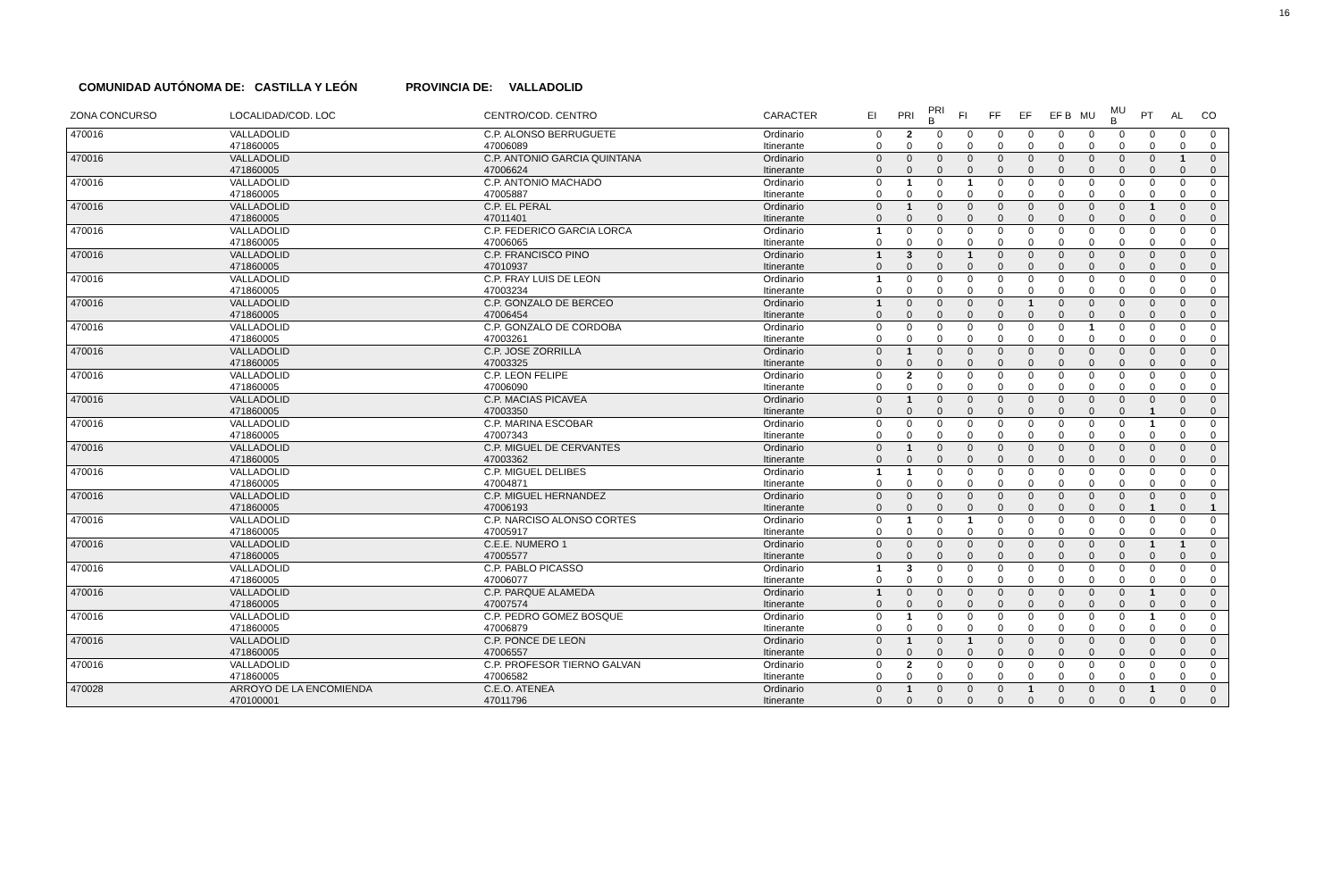16
COMUNIDAD AUTÓNOMA DE: CASTILLA Y LEÓN PROVINCIA DE: VALLADOLID
| ZONA CONCURSO | LOCALIDAD/COD. LOC | CENTRO/COD. CENTRO | CARACTER | EI | PRI | PRI B | FI | FF | EF | EF B | MU | MU B | PT | AL | CO |
| --- | --- | --- | --- | --- | --- | --- | --- | --- | --- | --- | --- | --- | --- | --- | --- |
| 470016 | VALLADOLID 471860005 | C.P. ALONSO BERRUGUETE 47006089 | Ordinario Itinerante | 0 0 | 2 0 | 0 0 | 0 0 | 0 0 | 0 0 | 0 0 | 0 0 | 0 0 | 0 0 | 0 0 | 0 0 |
| 470016 | VALLADOLID 471860005 | C.P. ANTONIO GARCIA QUINTANA 47006624 | Ordinario Itinerante | 0 0 | 0 0 | 0 0 | 0 0 | 0 0 | 0 0 | 0 0 | 0 0 | 0 0 | 0 0 | 1 0 | 0 0 |
| 470016 | VALLADOLID 471860005 | C.P. ANTONIO MACHADO 47005887 | Ordinario Itinerante | 0 0 | 1 0 | 0 0 | 1 0 | 0 0 | 0 0 | 0 0 | 0 0 | 0 0 | 0 0 | 0 0 | 0 0 |
| 470016 | VALLADOLID 471860005 | C.P. EL PERAL 47011401 | Ordinario Itinerante | 0 0 | 1 0 | 0 0 | 0 0 | 0 0 | 0 0 | 0 0 | 0 0 | 0 0 | 1 0 | 0 0 | 0 0 |
| 470016 | VALLADOLID 471860005 | C.P. FEDERICO GARCIA LORCA 47006065 | Ordinario Itinerante | 1 0 | 0 0 | 0 0 | 0 0 | 0 0 | 0 0 | 0 0 | 0 0 | 0 0 | 0 0 | 0 0 | 0 0 |
| 470016 | VALLADOLID 471860005 | C.P. FRANCISCO PINO 47010937 | Ordinario Itinerante | 1 0 | 3 0 | 0 0 | 1 0 | 0 0 | 0 0 | 0 0 | 0 0 | 0 0 | 0 0 | 0 0 | 0 0 |
| 470016 | VALLADOLID 471860005 | C.P. FRAY LUIS DE LEON 47003234 | Ordinario Itinerante | 1 0 | 0 0 | 0 0 | 0 0 | 0 0 | 0 0 | 0 0 | 0 0 | 0 0 | 0 0 | 0 0 | 0 0 |
| 470016 | VALLADOLID 471860005 | C.P. GONZALO DE BERCEO 47006454 | Ordinario Itinerante | 1 0 | 0 0 | 0 0 | 0 0 | 0 0 | 1 0 | 0 0 | 0 0 | 0 0 | 0 0 | 0 0 | 0 0 |
| 470016 | VALLADOLID 471860005 | C.P. GONZALO DE CORDOBA 47003261 | Ordinario Itinerante | 0 0 | 0 0 | 0 0 | 0 0 | 0 0 | 0 0 | 0 0 | 1 0 | 0 0 | 0 0 | 0 0 | 0 0 |
| 470016 | VALLADOLID 471860005 | C.P. JOSE ZORRILLA 47003325 | Ordinario Itinerante | 0 0 | 1 0 | 0 0 | 0 0 | 0 0 | 0 0 | 0 0 | 0 0 | 0 0 | 0 0 | 0 0 | 0 0 |
| 470016 | VALLADOLID 471860005 | C.P. LEON FELIPE 47006090 | Ordinario Itinerante | 0 0 | 2 0 | 0 0 | 0 0 | 0 0 | 0 0 | 0 0 | 0 0 | 0 0 | 0 0 | 0 0 | 0 0 |
| 470016 | VALLADOLID 471860005 | C.P. MACIAS PICAVEA 47003350 | Ordinario Itinerante | 0 0 | 1 0 | 0 0 | 0 0 | 0 0 | 0 0 | 0 0 | 0 0 | 0 0 | 0 1 | 0 0 | 0 0 |
| 470016 | VALLADOLID 471860005 | C.P. MARINA ESCOBAR 47007343 | Ordinario Itinerante | 0 0 | 0 0 | 0 0 | 0 0 | 0 0 | 0 0 | 0 0 | 0 0 | 0 0 | 1 0 | 0 0 | 0 0 |
| 470016 | VALLADOLID 471860005 | C.P. MIGUEL DE CERVANTES 47003362 | Ordinario Itinerante | 0 0 | 1 0 | 0 0 | 0 0 | 0 0 | 0 0 | 0 0 | 0 0 | 0 0 | 0 0 | 0 0 | 0 0 |
| 470016 | VALLADOLID 471860005 | C.P. MIGUEL DELIBES 47004871 | Ordinario Itinerante | 1 0 | 1 0 | 0 0 | 0 0 | 0 0 | 0 0 | 0 0 | 0 0 | 0 0 | 0 0 | 0 0 | 0 0 |
| 470016 | VALLADOLID 471860005 | C.P. MIGUEL HERNANDEZ 47006193 | Ordinario Itinerante | 0 0 | 0 0 | 0 0 | 0 0 | 0 0 | 0 0 | 0 0 | 0 0 | 0 0 | 0 1 | 0 0 | 0 1 |
| 470016 | VALLADOLID 471860005 | C.P. NARCISO ALONSO CORTES 47005917 | Ordinario Itinerante | 0 0 | 1 0 | 0 0 | 1 0 | 0 0 | 0 0 | 0 0 | 0 0 | 0 0 | 0 0 | 0 0 | 0 0 |
| 470016 | VALLADOLID 471860005 | C.E.E. NUMERO 1 47005577 | Ordinario Itinerante | 0 0 | 0 0 | 0 0 | 0 0 | 0 0 | 0 0 | 0 0 | 0 0 | 0 0 | 1 0 | 1 0 | 0 0 |
| 470016 | VALLADOLID 471860005 | C.P. PABLO PICASSO 47006077 | Ordinario Itinerante | 1 0 | 3 0 | 0 0 | 0 0 | 0 0 | 0 0 | 0 0 | 0 0 | 0 0 | 0 0 | 0 0 | 0 0 |
| 470016 | VALLADOLID 471860005 | C.P. PARQUE ALAMEDA 47007574 | Ordinario Itinerante | 1 0 | 0 0 | 0 0 | 0 0 | 0 0 | 0 0 | 0 0 | 0 0 | 0 0 | 1 0 | 0 0 | 0 0 |
| 470016 | VALLADOLID 471860005 | C.P. PEDRO GOMEZ BOSQUE 47006879 | Ordinario Itinerante | 0 0 | 1 0 | 0 0 | 0 0 | 0 0 | 0 0 | 0 0 | 0 0 | 0 0 | 1 0 | 0 0 | 0 0 |
| 470016 | VALLADOLID 471860005 | C.P. PONCE DE LEON 47006557 | Ordinario Itinerante | 0 0 | 1 0 | 0 0 | 1 0 | 0 0 | 0 0 | 0 0 | 0 0 | 0 0 | 0 0 | 0 0 | 0 0 |
| 470016 | VALLADOLID 471860005 | C.P. PROFESOR TIERNO GALVAN 47006582 | Ordinario Itinerante | 0 0 | 2 0 | 0 0 | 0 0 | 0 0 | 0 0 | 0 0 | 0 0 | 0 0 | 0 0 | 0 0 | 0 0 |
| 470028 | ARROYO DE LA ENCOMIENDA 470100001 | C.E.O. ATENEA 47011796 | Ordinario Itinerante | 0 0 | 1 0 | 0 0 | 0 0 | 0 0 | 1 0 | 0 0 | 0 0 | 0 0 | 1 0 | 0 0 | 0 0 |